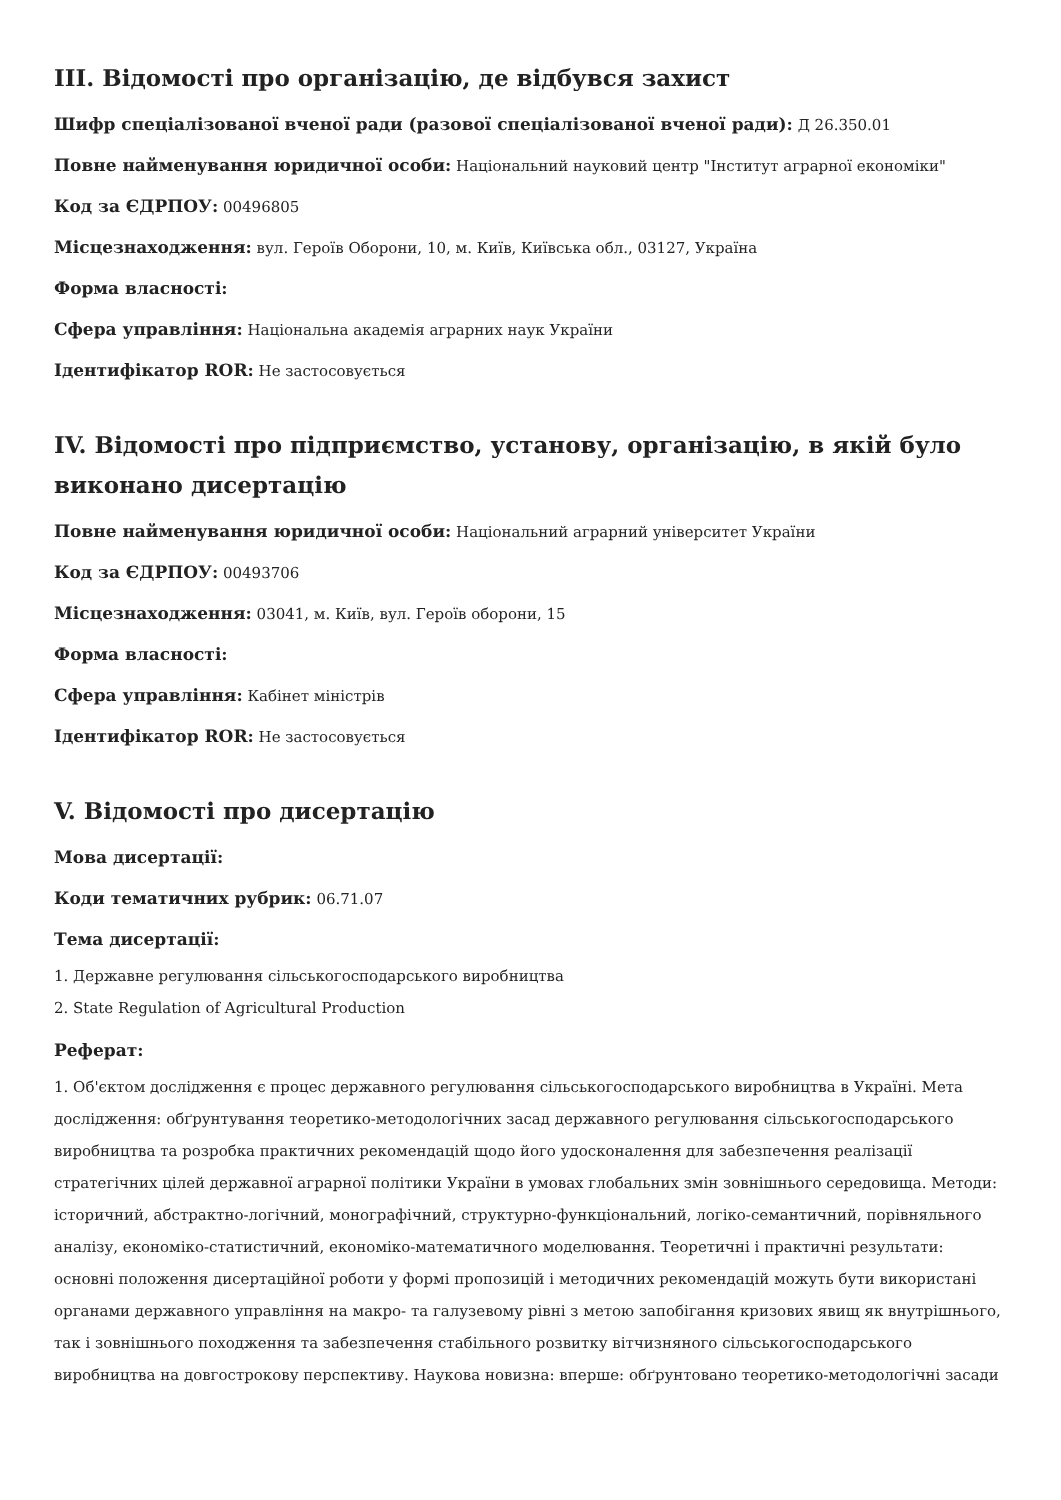III. Відомості про організацію, де відбувся захист
Шифр спеціалізованої вченої ради (разової спеціалізованої вченої ради): Д 26.350.01
Повне найменування юридичної особи: Національний науковий центр "Інститут аграрної економіки"
Код за ЄДРПОУ: 00496805
Місцезнаходження: вул. Героїв Оборони, 10, м. Київ, Київська обл., 03127, Україна
Форма власності:
Сфера управління: Національна академія аграрних наук України
Ідентифікатор ROR: Не застосовується
IV. Відомості про підприємство, установу, організацію, в якій було виконано дисертацію
Повне найменування юридичної особи: Національний аграрний університет України
Код за ЄДРПОУ: 00493706
Місцезнаходження: 03041, м. Київ, вул. Героїв оборони, 15
Форма власності:
Сфера управління: Кабінет міністрів
Ідентифікатор ROR: Не застосовується
V. Відомості про дисертацію
Мова дисертації:
Коди тематичних рубрик: 06.71.07
Тема дисертації:
1. Державне регулювання сільськогосподарського виробництва
2. State Regulation of Agricultural Production
Реферат:
1. Об'єктом дослідження є процес державного регулювання сільськогосподарського виробництва в Україні. Мета дослідження: обґрунтування теоретико-методологічних засад державного регулювання сільськогосподарського виробництва та розробка практичних рекомендацій щодо його удосконалення для забезпечення реалізації стратегічних цілей державної аграрної політики України в умовах глобальних змін зовнішнього середовища. Методи: історичний, абстрактно-логічний, монографічний, структурно-функціональний, логіко-семантичний, порівняльного аналізу, економіко-статистичний, економіко-математичного моделювання. Теоретичні і практичні результати: основні положення дисертаційної роботи у формі пропозицій і методичних рекомендацій можуть бути використані органами державного управління на макро- та галузевому рівні з метою запобігання кризових явищ як внутрішнього, так і зовнішнього походження та забезпечення стабільного розвитку вітчизняного сільськогосподарського виробництва на довгострокову перспективу. Наукова новизна: вперше: обґрунтовано теоретико-методологічні засади